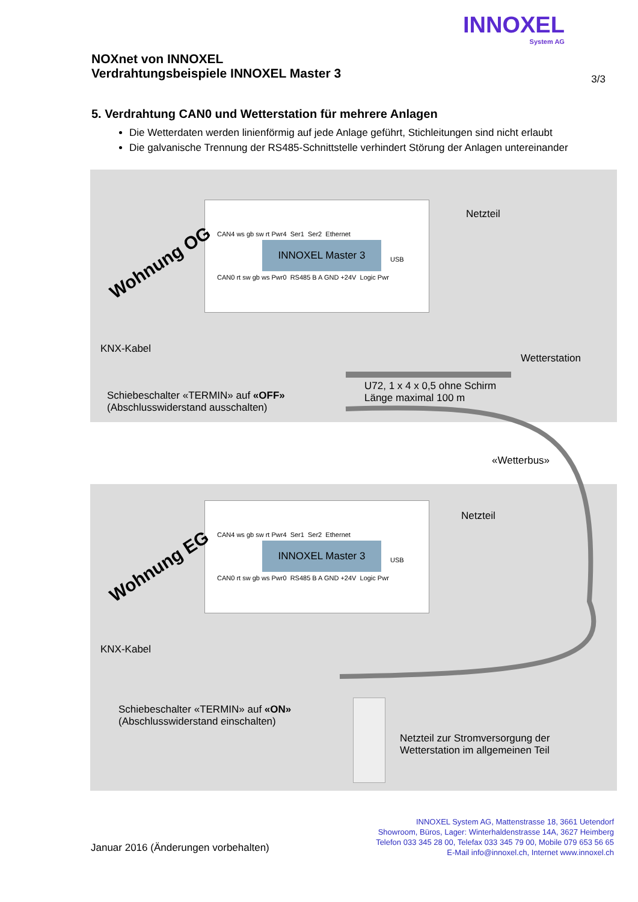INNOXEL
System AG
NOXnet von INNOXEL
Verdrahtungsbeispiele INNOXEL Master 3
3/3
5. Verdrahtung CAN0 und Wetterstation für mehrere Anlagen
Die Wetterdaten werden linienförmig auf jede Anlage geführt, Stichleitungen sind nicht erlaubt
Die galvanische Trennung der RS485-Schnittstelle verhindert Störung der Anlagen untereinander
INNOXEL Master 3
CAN4 ws gb sw rt Pwr4 Ser1 Ser2 Ethernet
USB
CAN0 rt sw gb ws Pwr0 RS485 B A GND +24V Logic Pwr
Wohnung OG
Netzteil
KNX-Kabel
Wetterstation
U72, 1 x 4 x 0,5 ohne Schirm
Länge maximal 100 m
Schiebeschalter «TERMIN» auf «OFF»
(Abschlusswiderstand ausschalten)
«Wetterbus»
INNOXEL Master 3
CAN4 ws gb sw rt Pwr4 Ser1 Ser2 Ethernet
USB
CAN0 rt sw gb ws Pwr0 RS485 B A GND +24V Logic Pwr
Wohnung EG
Netzteil
KNX-Kabel
Schiebeschalter «TERMIN» auf «ON»
(Abschlusswiderstand einschalten)
Netzteil zur Stromversorgung der
Wetterstation im allgemeinen Teil
INNOXEL System AG, Mattenstrasse 18, 3661 Uetendorf
Showroom, Büros, Lager: Winterhaldenstrasse 14A, 3627 Heimberg
Telefon 033 345 28 00, Telefax 033 345 79 00, Mobile 079 653 56 65
E-Mail info@innoxel.ch, Internet www.innoxel.ch
Januar 2016 (Änderungen vorbehalten)